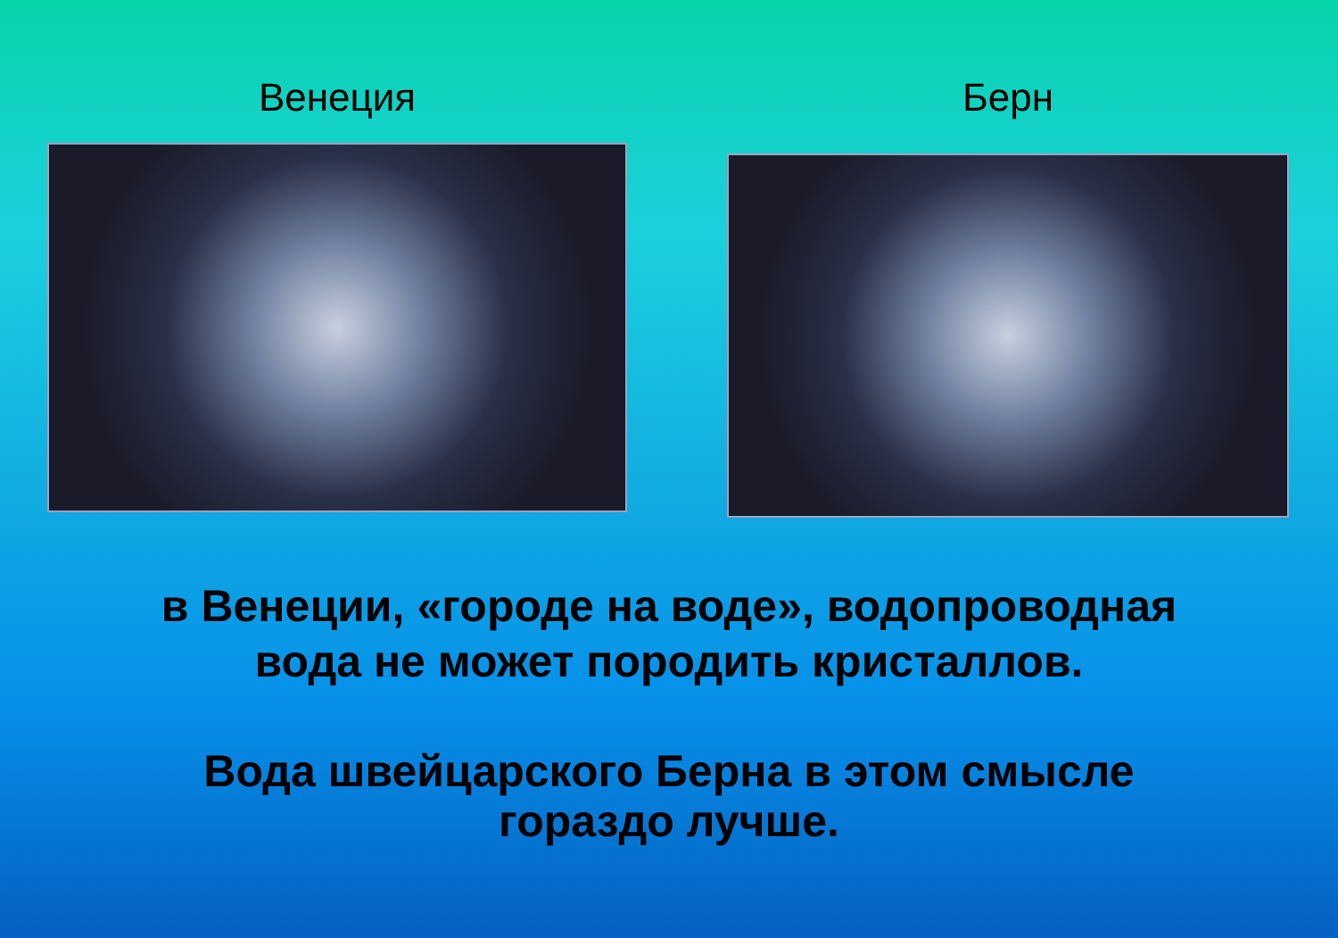Венеция Берн
в Венеции, «городе на воде», водопроводная
вода не может породить кристаллов.
Вода швейцарского Берна в этом смысле
гораздо лучше.